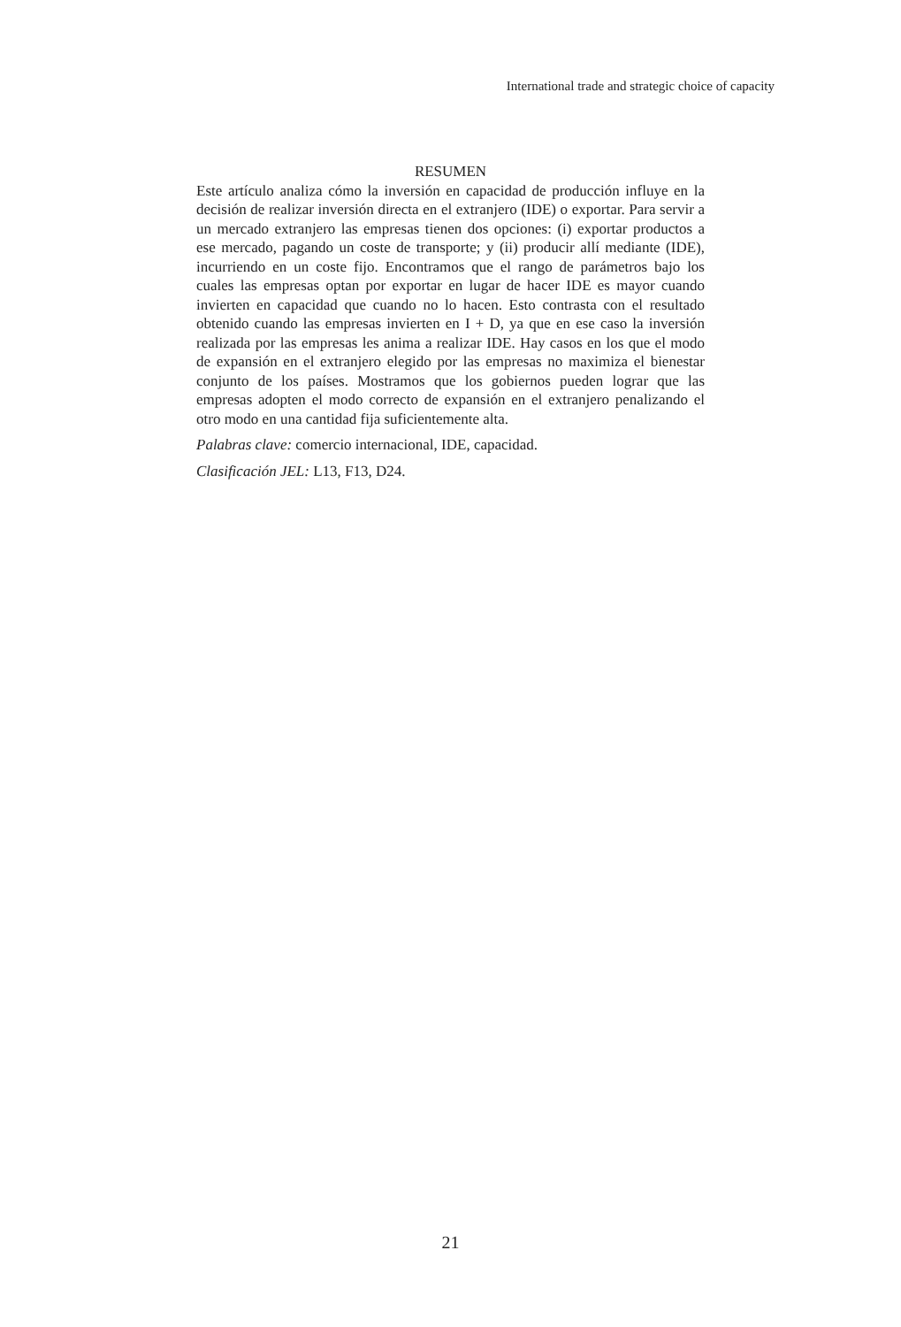International trade and strategic choice of capacity
RESUMEN
Este artículo analiza cómo la inversión en capacidad de producción influye en la decisión de realizar inversión directa en el extranjero (IDE) o exportar. Para servir a un mercado extranjero las empresas tienen dos opciones: (i) exportar productos a ese mercado, pagando un coste de transporte; y (ii) producir allí mediante (IDE), incurriendo en un coste fijo. Encontramos que el rango de parámetros bajo los cuales las empresas optan por exportar en lugar de hacer IDE es mayor cuando invierten en capacidad que cuando no lo hacen. Esto contrasta con el resultado obtenido cuando las empresas invierten en I + D, ya que en ese caso la inversión realizada por las empresas les anima a realizar IDE. Hay casos en los que el modo de expansión en el extranjero elegido por las empresas no maximiza el bienestar conjunto de los países. Mostramos que los gobiernos pueden lograr que las empresas adopten el modo correcto de expansión en el extranjero penalizando el otro modo en una cantidad fija suficientemente alta.
Palabras clave: comercio internacional, IDE, capacidad.
Clasificación JEL: L13, F13, D24.
21